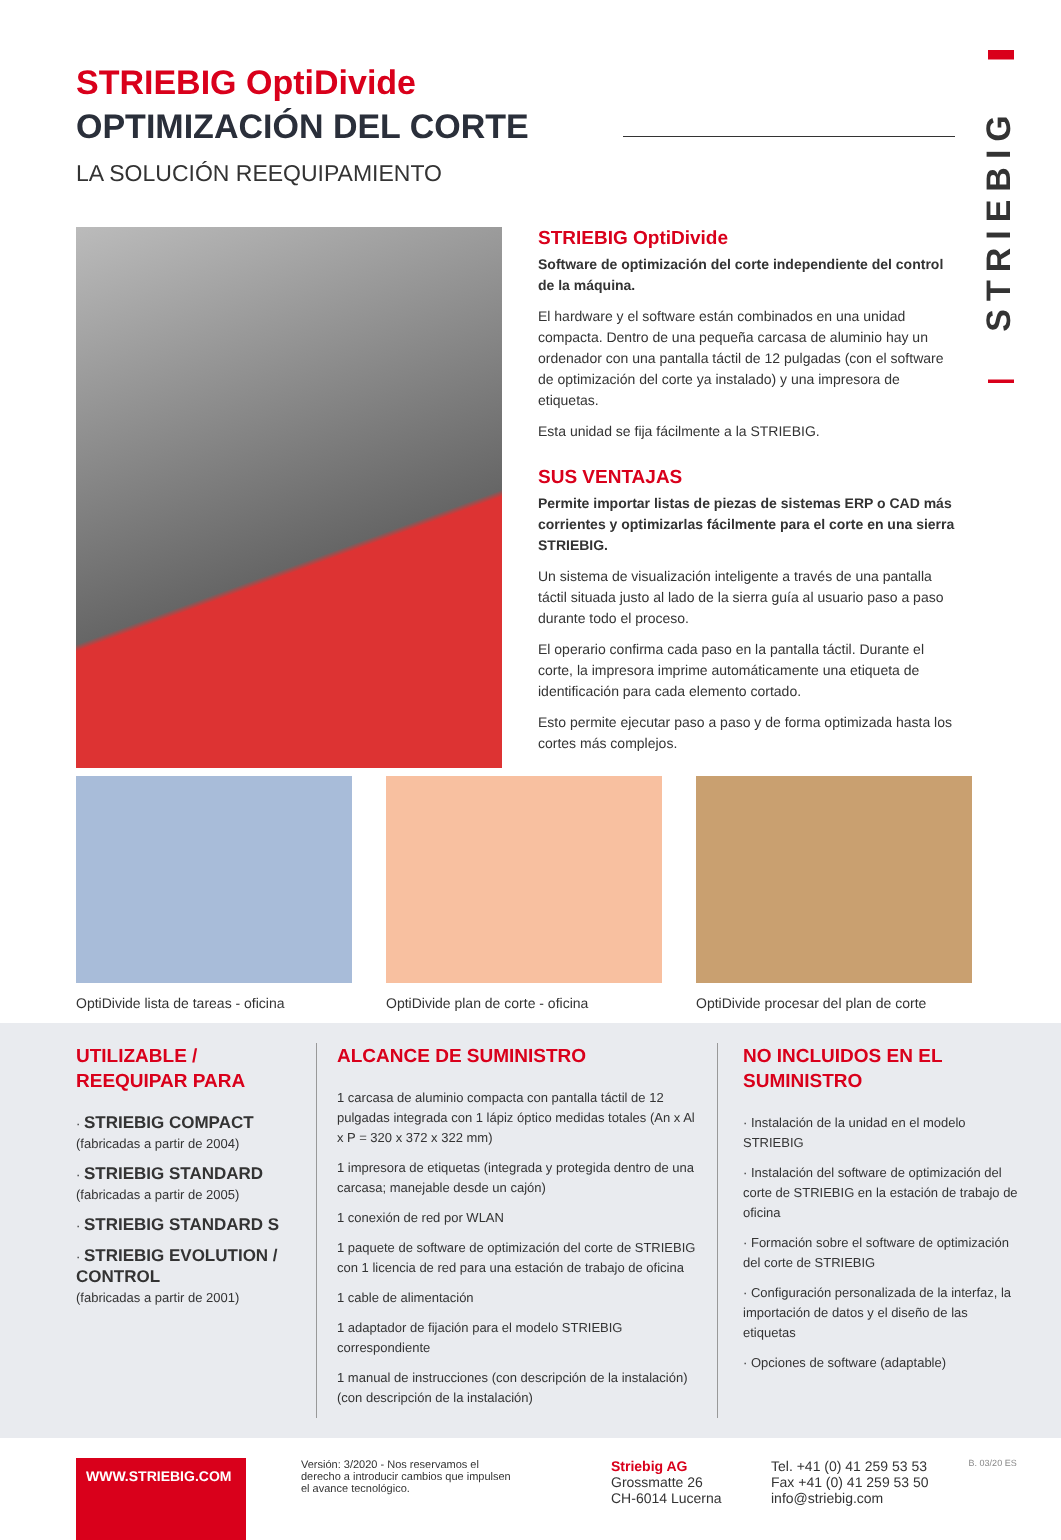STRIEBIG
STRIEBIG OptiDivide
OPTIMIZACIÓN DEL CORTE
LA SOLUCIÓN REEQUIPAMIENTO
STRIEBIG OptiDivide
Software de optimización del corte independiente del control de la máquina.
El hardware y el software están combinados en una unidad compacta. Dentro de una pequeña carcasa de aluminio hay un ordenador con una pantalla táctil de 12 pulgadas (con el software de optimización del corte ya instalado) y una impresora de etiquetas.
Esta unidad se fija fácilmente a la STRIEBIG.
SUS VENTAJAS
Permite importar listas de piezas de sistemas ERP o CAD más corrientes y optimizarlas fácilmente para el corte en una sierra STRIEBIG.
Un sistema de visualización inteligente a través de una pantalla táctil situada justo al lado de la sierra guía al usuario paso a paso durante todo el proceso.
El operario confirma cada paso en la pantalla táctil. Durante el corte, la impresora imprime automáticamente una etiqueta de identificación para cada elemento cortado.
Esto permite ejecutar paso a paso y de forma optimizada hasta los cortes más complejos.
OptiDivide lista de tareas - oficina
OptiDivide plan de corte - oficina
OptiDivide procesar del plan de corte
UTILIZABLE /
REEQUIPAR PARA
· STRIEBIG COMPACT
(fabricadas a partir de 2004)
· STRIEBIG STANDARD
(fabricadas a partir de 2005)
· STRIEBIG STANDARD S
· STRIEBIG EVOLUTION / CONTROL
(fabricadas a partir de 2001)
ALCANCE DE SUMINISTRO
1 carcasa de aluminio compacta con pantalla táctil de 12 pulgadas integrada con 1 lápiz óptico medidas totales (An x Al x P = 320 x 372 x 322 mm)
1 impresora de etiquetas (integrada y protegida dentro de una carcasa; manejable desde un cajón)
1 conexión de red por WLAN
1 paquete de software de optimización del corte de STRIEBIG con 1 licencia de red para una estación de trabajo de oficina
1 cable de alimentación
1 adaptador de fijación para el modelo STRIEBIG correspondiente
1 manual de instrucciones (con descripción de la instalación) (con descripción de la instalación)
NO INCLUIDOS EN EL SUMINISTRO
· Instalación de la unidad en el modelo STRIEBIG
· Instalación del software de optimización del corte de STRIEBIG en la estación de trabajo de oficina
· Formación sobre el software de optimización del corte de STRIEBIG
· Configuración personalizada de la interfaz, la importación de datos y el diseño de las etiquetas
· Opciones de software (adaptable)
WWW.STRIEBIG.COM
Versión: 3/2020 - Nos reservamos el derecho a introducir cambios que impulsen el avance tecnológico.
Striebig AG
Grossmatte 26
CH-6014 Lucerna
Tel. +41 (0) 41 259 53 53
Fax +41 (0) 41 259 53 50
info@striebig.com
B. 03/20 ES